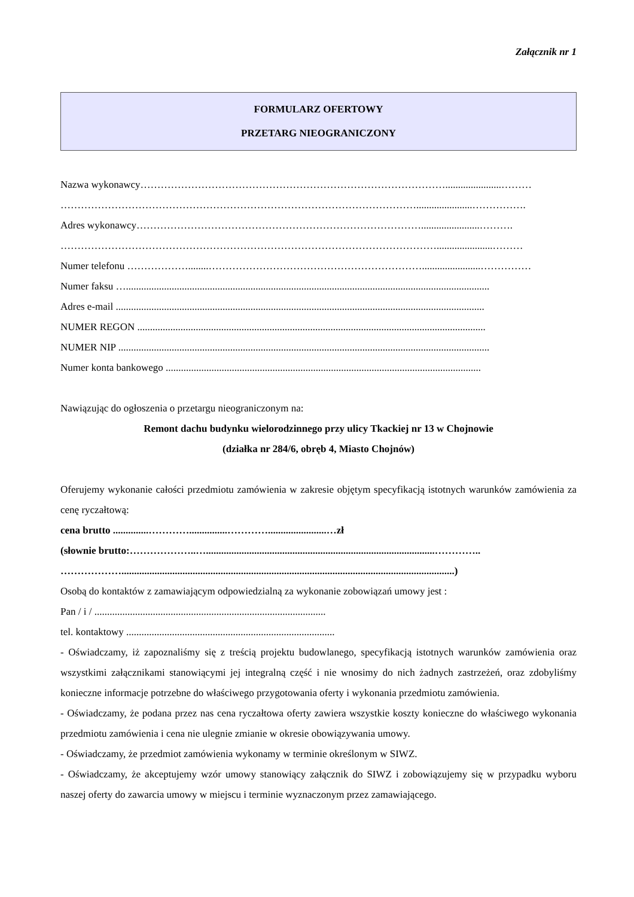Załącznik nr 1
FORMULARZ OFERTOWY
PRZETARG NIEOGRANICZONY
Nazwa wykonawcy………………………………………………………………………………......................………
……………………………………………………………………………………………......................…………….
Adres wykonawcy………………………………………………………………………….......................……….
…………………………………………………………………………………………………......................………
Numer telefonu ………………........……………………………………………………….......................……………
Numer faksu …...............................................................................................................................................
Adres e-mail .................................................................................................................................................
NUMER REGON .........................................................................................................................................
NUMER NIP ..................................................................................................................................................
Numer konta bankowego ............................................................................................................................
Nawiązując do ogłoszenia o przetargu nieograniczonym na:
Remont dachu budynku wielorodzinnego przy ulicy Tkackiej nr 13 w Chojnowie
(działka nr 284/6, obręb 4, Miasto Chojnów)
Oferujemy wykonanie całości przedmiotu zamówienia w zakresie objętym specyfikacją istotnych warunków zamówienia za cenę ryczałtową:
cena brutto ..............…………...............………….......................…zł
(słownie brutto:………………..…..........................................................................................…………..
………………...................................................................................................................................)
Osobą do kontaktów z zamawiającym odpowiedzialną za wykonanie zobowiązań umowy jest :
Pan / i / ...........................................................................................
tel. kontaktowy ..................................................................................
- Oświadczamy, iż zapoznaliśmy się z treścią projektu budowlanego, specyfikacją istotnych warunków zamówienia oraz wszystkimi załącznikami stanowiącymi jej integralną część i nie wnosimy do nich żadnych zastrzeżeń, oraz zdobyliśmy konieczne informacje potrzebne do właściwego przygotowania oferty i wykonania przedmiotu zamówienia.
- Oświadczamy, że podana przez nas cena ryczałtowa oferty zawiera wszystkie koszty konieczne do właściwego wykonania przedmiotu zamówienia i cena nie ulegnie zmianie w okresie obowiązywania umowy.
- Oświadczamy, że przedmiot zamówienia wykonamy w terminie określonym w SIWZ.
- Oświadczamy, że akceptujemy wzór umowy stanowiący załącznik do SIWZ i zobowiązujemy się w przypadku wyboru naszej oferty do zawarcia umowy w miejscu i terminie wyznaczonym przez zamawiającego.